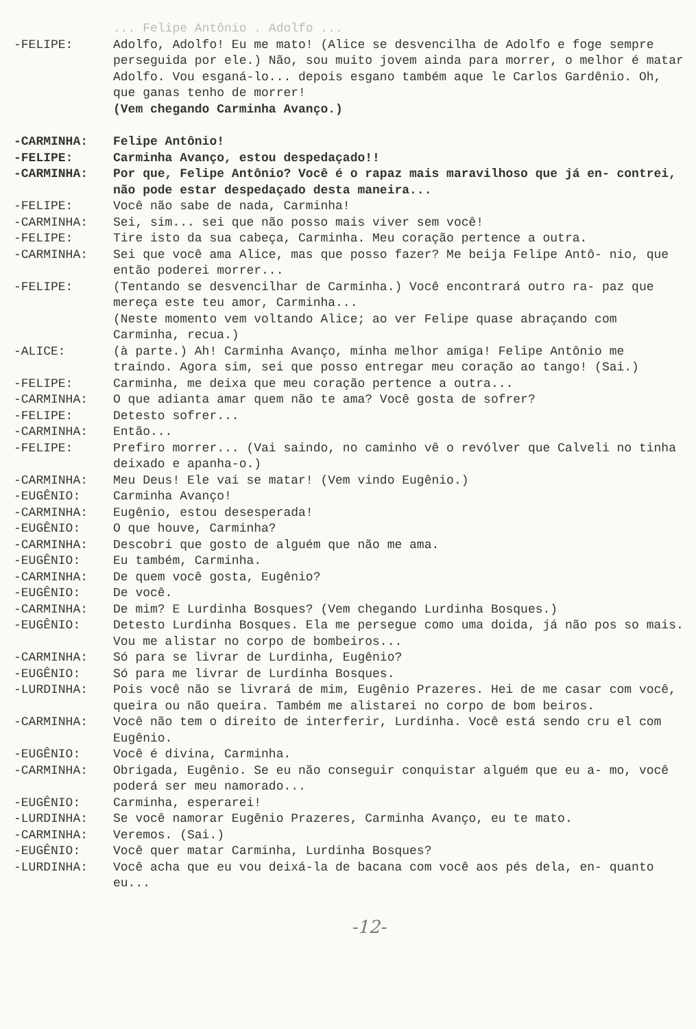... Felipe Antônio . Adolfo ...
-FELIPE: Adolfo, Adolfo! Eu me mato! (Alice se desvencilha de Adolfo e foge sempre perseguida por ele.) Não, sou muito jovem ainda para morrer, o melhor é matar Adolfo. Vou esganá-lo... depois esgano também aque le Carlos Gardênio. Oh, que ganas tenho de morrer!
(Vem chegando Carminha Avanço.)
-CARMINHA: Felipe Antônio!
-FELIPE: Carminha Avanço, estou despedaçado!!
-CARMINHA: Por que, Felipe Antônio? Você é o rapaz mais maravilhoso que já en- contrei, não pode estar despedaçado desta maneira...
-FELIPE: Você não sabe de nada, Carminha!
-CARMINHA: Sei, sim... sei que não posso mais viver sem você!
-FELIPE: Tire isto da sua cabeça, Carminha. Meu coração pertence a outra.
-CARMINHA: Sei que você ama Alice, mas que posso fazer? Me beija Felipe Antô- nio, que então poderei morrer...
-FELIPE: (Tentando se desvencilhar de Carminha.) Você encontrará outro ra- paz que mereça este teu amor, Carminha...
(Neste momento vem voltando Alice; ao ver Felipe quase abraçando com Carminha, recua.)
-ALICE: (à parte.) Ah! Carminha Avanço, minha melhor amiga! Felipe Antônio me traindo. Agora sim, sei que posso entregar meu coração ao tango! (Sai.)
-FELIPE: Carminha, me deixa que meu coração pertence a outra...
-CARMINHA: O que adianta amar quem não te ama? Você gosta de sofrer?
-FELIPE: Detesto sofrer...
-CARMINHA: Então...
-FELIPE: Prefiro morrer... (Vai saindo, no caminho vê o revólver que Calveli no tinha deixado e apanha-o.)
-CARMINHA: Meu Deus! Ele vai se matar! (Vem vindo Eugênio.)
-EUGÊNIO: Carminha Avanço!
-CARMINHA: Eugênio, estou desesperada!
-EUGÊNIO: O que houve, Carminha?
-CARMINHA: Descobri que gosto de alguém que não me ama.
-EUGÊNIO: Eu também, Carminha.
-CARMINHA: De quem você gosta, Eugênio?
-EUGÊNIO: De você.
-CARMINHA: De mim? E Lurdinha Bosques? (Vem chegando Lurdinha Bosques.)
-EUGÊNIO: Detesto Lurdinha Bosques. Ela me persegue como uma doida, já não pos so mais. Vou me alistar no corpo de bombeiros...
-CARMINHA: Só para se livrar de Lurdinha, Eugênio?
-EUGÊNIO: Só para me livrar de Lurdinha Bosques.
-LURDINHA: Pois você não se livrará de mim, Eugênio Prazeres. Hei de me casar com você, queira ou não queira. Também me alistarei no corpo de bom beiros.
-CARMINHA: Você não tem o direito de interferir, Lurdinha. Você está sendo cru el com Eugênio.
-EUGÊNIO: Você é divina, Carminha.
-CARMINHA: Obrigada, Eugênio. Se eu não conseguir conquistar alguém que eu a- mo, você poderá ser meu namorado...
-EUGÊNIO: Carminha, esperarei!
-LURDINHA: Se você namorar Eugênio Prazeres, Carminha Avanço, eu te mato.
-CARMINHA: Veremos. (Sai.)
-EUGÊNIO: Você quer matar Carminha, Lurdinha Bosques?
-LURDINHA: Você acha que eu vou deixá-la de bacana com você aos pés dela, en- quanto eu...
-12-